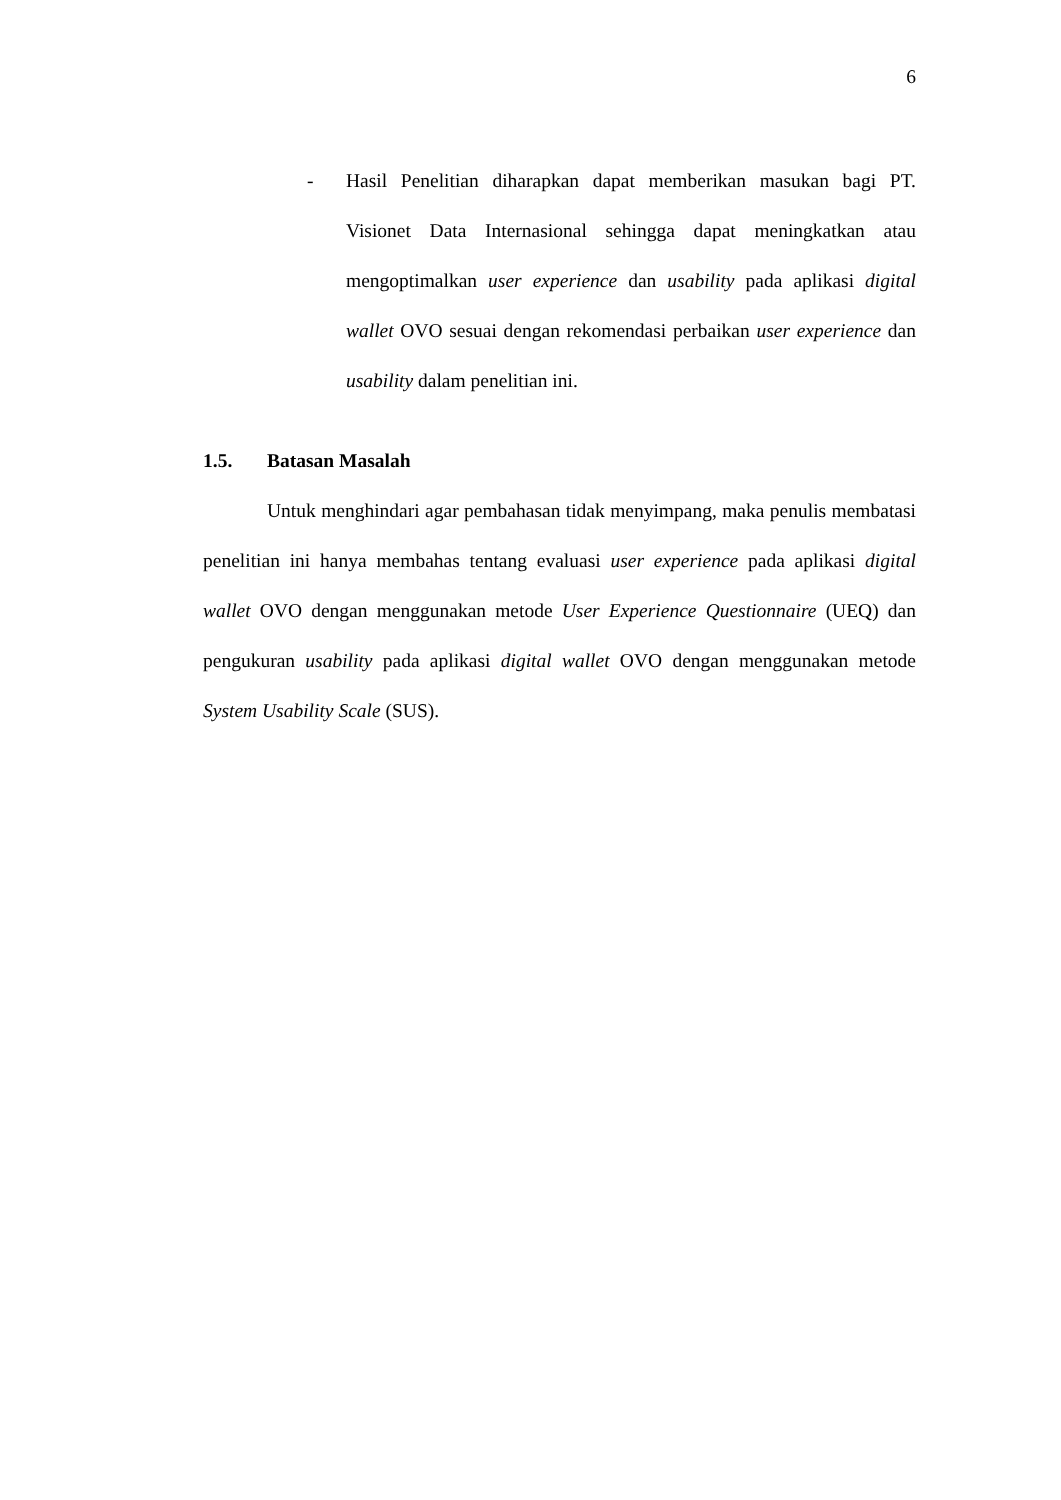6
- Hasil Penelitian diharapkan dapat memberikan masukan bagi PT. Visionet Data Internasional sehingga dapat meningkatkan atau mengoptimalkan user experience dan usability pada aplikasi digital wallet OVO sesuai dengan rekomendasi perbaikan user experience dan usability dalam penelitian ini.
1.5. Batasan Masalah
Untuk menghindari agar pembahasan tidak menyimpang, maka penulis membatasi penelitian ini hanya membahas tentang evaluasi user experience pada aplikasi digital wallet OVO dengan menggunakan metode User Experience Questionnaire (UEQ) dan pengukuran usability pada aplikasi digital wallet OVO dengan menggunakan metode System Usability Scale (SUS).